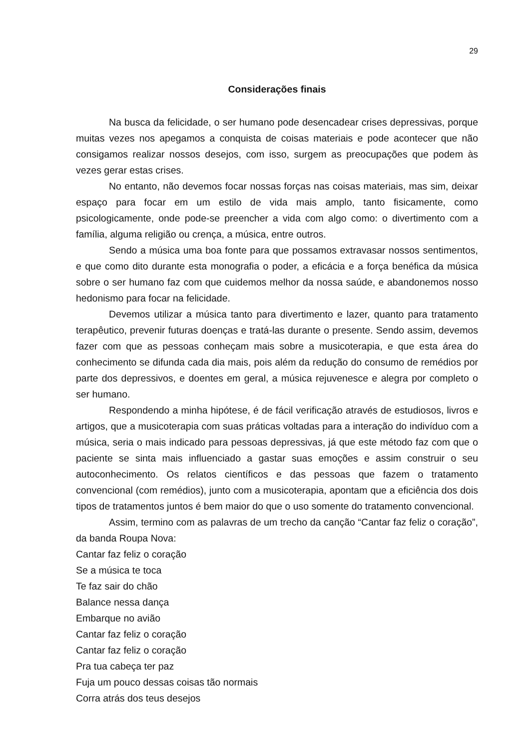29
Considerações finais
Na busca da felicidade, o ser humano pode desencadear crises depressivas, porque muitas vezes nos apegamos a conquista de coisas materiais e pode acontecer que não consigamos realizar nossos desejos, com isso, surgem as preocupações que podem às vezes gerar estas crises.
No entanto, não devemos focar nossas forças nas coisas materiais, mas sim, deixar espaço para focar em um estilo de vida mais amplo, tanto fisicamente, como psicologicamente, onde pode-se preencher a vida com algo como: o divertimento com a família, alguma religião ou crença, a música, entre outros.
Sendo a música uma boa fonte para que possamos extravasar nossos sentimentos, e que como dito durante esta monografia o poder, a eficácia e a força benéfica da música sobre o ser humano faz com que cuidemos melhor da nossa saúde, e abandonemos nosso hedonismo para focar na felicidade.
Devemos utilizar a música tanto para divertimento e lazer, quanto para tratamento terapêutico, prevenir futuras doenças e tratá-las durante o presente. Sendo assim, devemos fazer com que as pessoas conheçam mais sobre a musicoterapia, e que esta área do conhecimento se difunda cada dia mais, pois além da redução do consumo de remédios por parte dos depressivos, e doentes em geral, a música rejuvenesce e alegra por completo o ser humano.
Respondendo a minha hipótese, é de fácil verificação através de estudiosos, livros e artigos, que a musicoterapia com suas práticas voltadas para a interação do indivíduo com a música, seria o mais indicado para pessoas depressivas, já que este método faz com que o paciente se sinta mais influenciado a gastar suas emoções e assim construir o seu autoconhecimento. Os relatos científicos e das pessoas que fazem o tratamento convencional (com remédios), junto com a musicoterapia, apontam que a eficiência dos dois tipos de tratamentos juntos é bem maior do que o uso somente do tratamento convencional.
Assim, termino com as palavras de um trecho da canção “Cantar faz feliz o coração”, da banda Roupa Nova:
Cantar faz feliz o coração
Se a música te toca
Te faz sair do chão
Balance nessa dança
Embarque no avião
Cantar faz feliz o coração
Cantar faz feliz o coração
Pra tua cabeça ter paz
Fuja um pouco dessas coisas tão normais
Corra atrás dos teus desejos